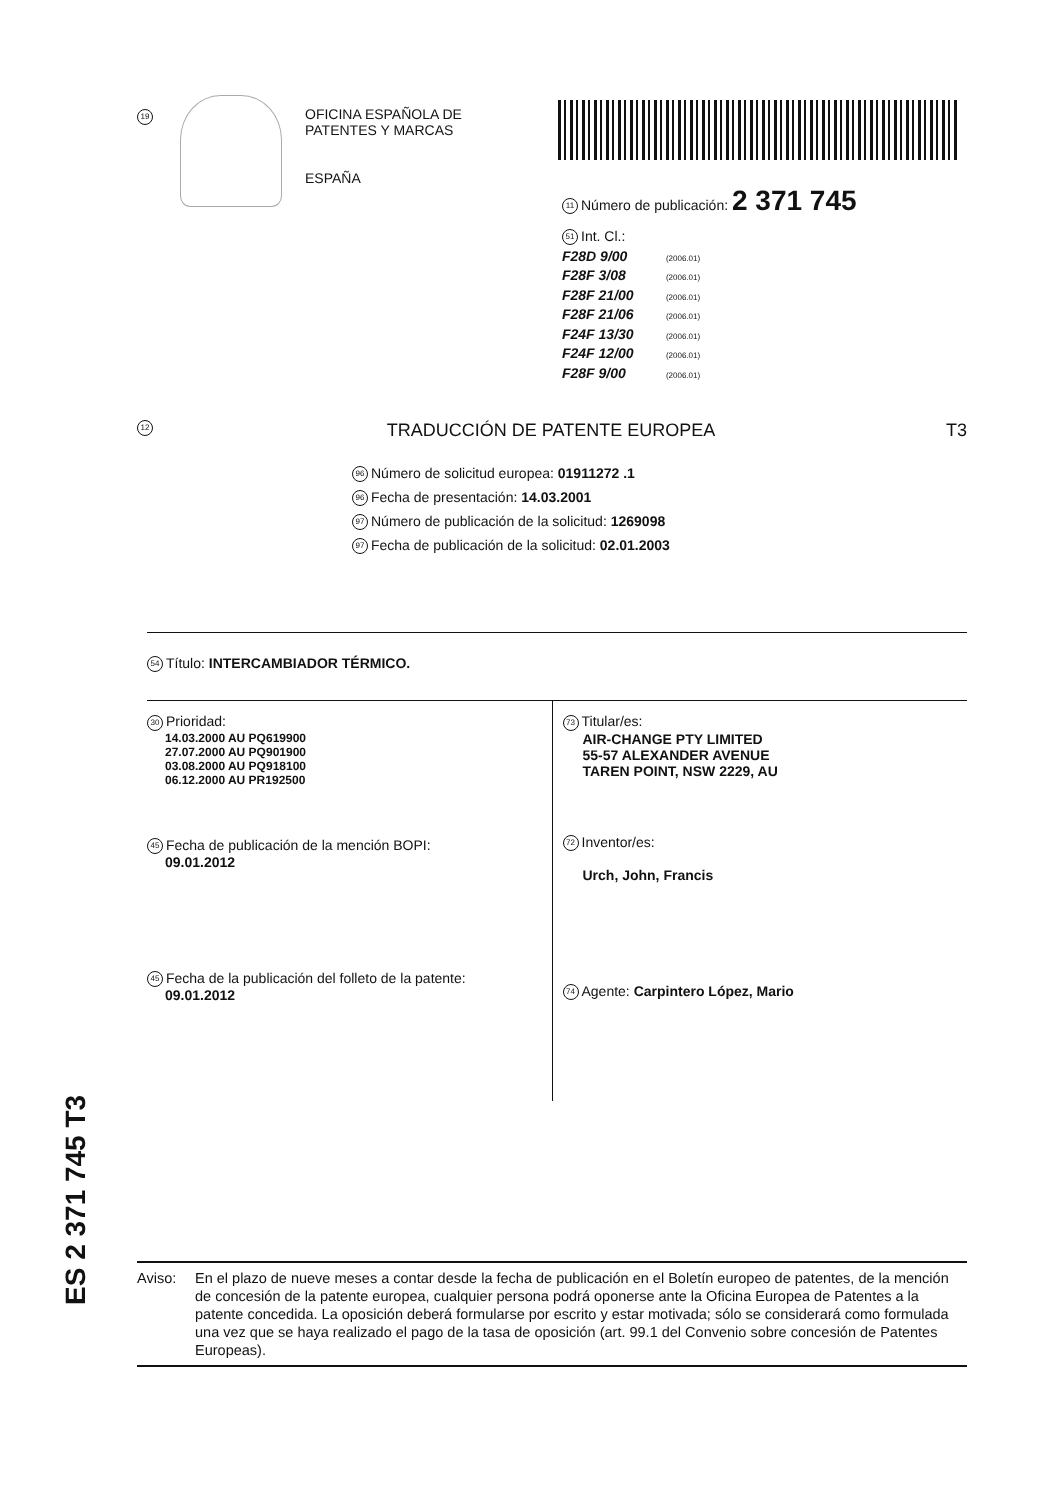19
OFICINA ESPAÑOLA DE
PATENTES Y MARCAS
ESPAÑA
11 Número de publicación: 2 371 745
51 Int. Cl.:
F28D 9/00 (2006.01)
F28F 3/08 (2006.01)
F28F 21/00 (2006.01)
F28F 21/06 (2006.01)
F24F 13/30 (2006.01)
F24F 12/00 (2006.01)
F28F 9/00 (2006.01)
12 TRADUCCIÓN DE PATENTE EUROPEA T3
96 Número de solicitud europea: 01911272 .1
96 Fecha de presentación: 14.03.2001
97 Número de publicación de la solicitud: 1269098
97 Fecha de publicación de la solicitud: 02.01.2003
54 Título: INTERCAMBIADOR TÉRMICO.
30 Prioridad:
14.03.2000 AU PQ619900
27.07.2000 AU PQ901900
03.08.2000 AU PQ918100
06.12.2000 AU PR192500
45 Fecha de publicación de la mención BOPI:
09.01.2012
45 Fecha de la publicación del folleto de la patente:
09.01.2012
73 Titular/es:
AIR-CHANGE PTY LIMITED
55-57 ALEXANDER AVENUE
TAREN POINT, NSW 2229, AU
72 Inventor/es:
Urch, John, Francis
74 Agente: Carpintero López, Mario
ES 2 371 745 T3
Aviso: En el plazo de nueve meses a contar desde la fecha de publicación en el Boletín europeo de patentes, de la mención de concesión de la patente europea, cualquier persona podrá oponerse ante la Oficina Europea de Patentes a la patente concedida. La oposición deberá formularse por escrito y estar motivada; sólo se considerará como formulada una vez que se haya realizado el pago de la tasa de oposición (art. 99.1 del Convenio sobre concesión de Patentes Europeas).